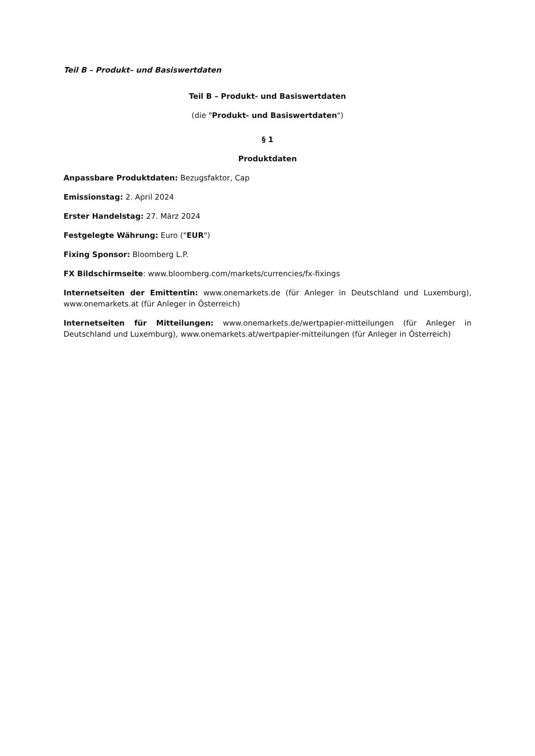Teil B – Produkt– und Basiswertdaten
Teil B – Produkt- und Basiswertdaten
(die "Produkt- und Basiswertdaten")
§ 1
Produktdaten
Anpassbare Produktdaten: Bezugsfaktor, Cap
Emissionstag: 2. April 2024
Erster Handelstag: 27. März 2024
Festgelegte Währung: Euro ("EUR")
Fixing Sponsor: Bloomberg L.P.
FX Bildschirmseite: www.bloomberg.com/markets/currencies/fx-fixings
Internetseiten der Emittentin: www.onemarkets.de (für Anleger in Deutschland und Luxemburg), www.onemarkets.at (für Anleger in Österreich)
Internetseiten für Mitteilungen: www.onemarkets.de/wertpapier-mitteilungen (für Anleger in Deutschland und Luxemburg), www.onemarkets.at/wertpapier-mitteilungen (für Anleger in Österreich)